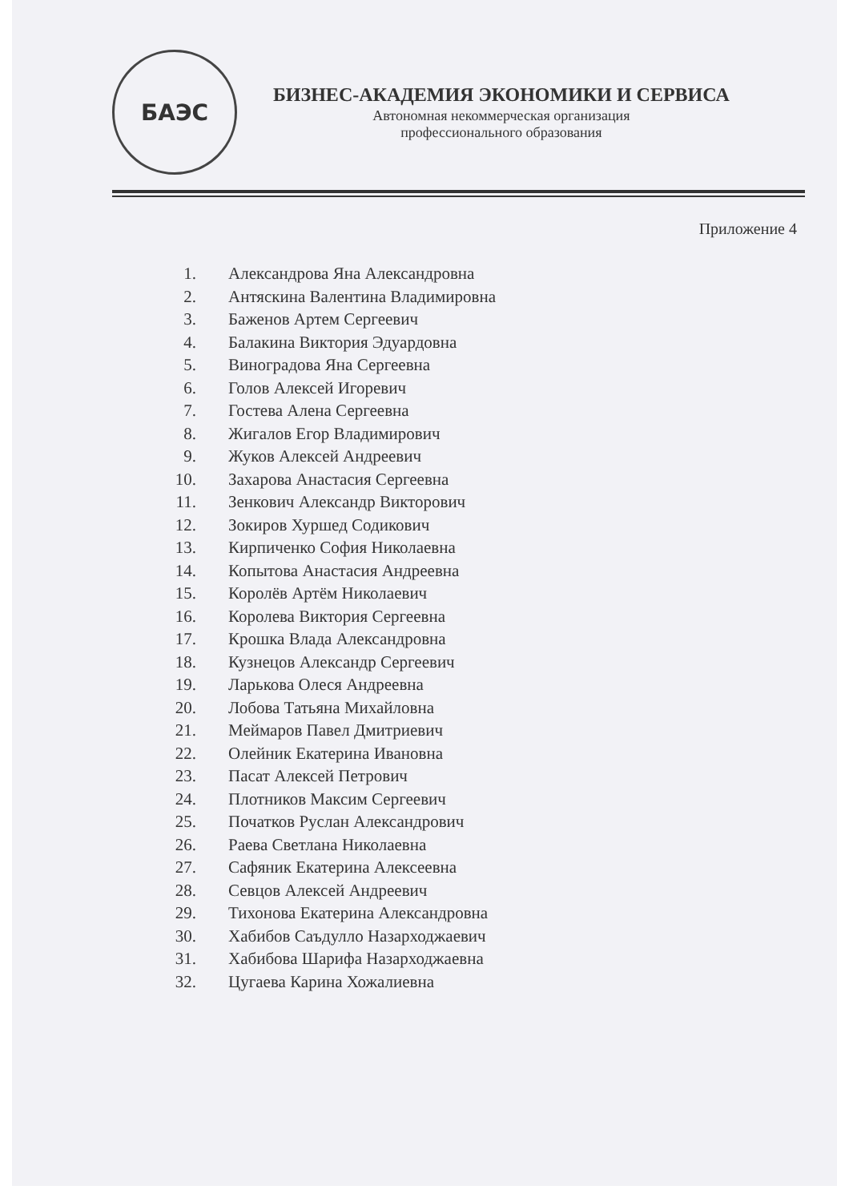БАЭС
БИЗНЕС-АКАДЕМИЯ ЭКОНОМИКИ И СЕРВИСА
Автономная некоммерческая организация
профессионального образования
Приложение 4
1. Александрова Яна Александровна
2. Антяскина Валентина Владимировна
3. Баженов Артем Сергеевич
4. Балакина Виктория Эдуардовна
5. Виноградова Яна Сергеевна
6. Голов Алексей Игоревич
7. Гостева Алена Сергеевна
8. Жигалов Егор Владимирович
9. Жуков Алексей Андреевич
10. Захарова Анастасия Сергеевна
11. Зенкович Александр Викторович
12. Зокиров Хуршед Содикович
13. Кирпиченко София Николаевна
14. Копытова Анастасия Андреевна
15. Королёв Артём Николаевич
16. Королева Виктория Сергеевна
17. Крошка Влада Александровна
18. Кузнецов Александр Сергеевич
19. Ларькова Олеся Андреевна
20. Лобова Татьяна Михайловна
21. Меймаров Павел Дмитриевич
22. Олейник Екатерина Ивановна
23. Пасат Алексей Петрович
24. Плотников Максим Сергеевич
25. Початков Руслан Александрович
26. Раева Светлана Николаевна
27. Сафяник Екатерина Алексеевна
28. Севцов Алексей Андреевич
29. Тихонова Екатерина Александровна
30. Хабибов Саъдулло Назарходжаевич
31. Хабибова Шарифа Назарходжаевна
32. Цугаева Карина Хожалиевна